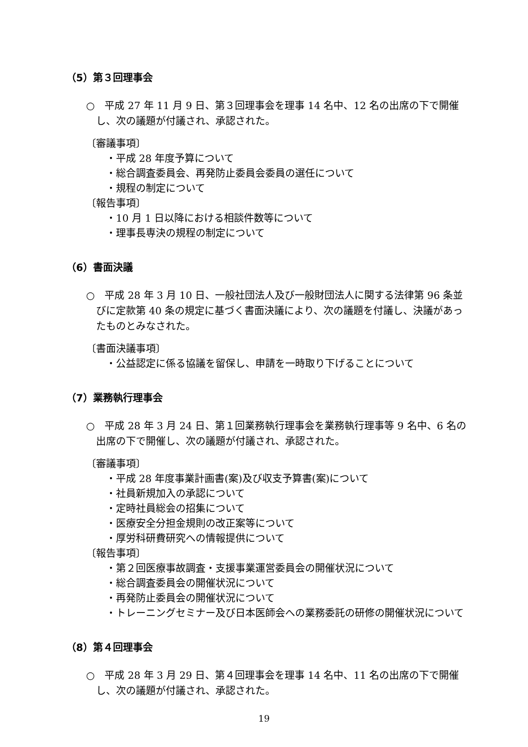（5）第３回理事会
○　平成 27 年 11 月 9 日、第３回理事会を理事 14 名中、12 名の出席の下で開催し、次の議題が付議され、承認された。
〔審議事項〕
・平成 28 年度予算について
・総合調査委員会、再発防止委員会委員の選任について
・規程の制定について
〔報告事項〕
・10 月 1 日以降における相談件数等について
・理事長専決の規程の制定について
（6）書面決議
○　平成 28 年 3 月 10 日、一般社団法人及び一般財団法人に関する法律第 96 条並びに定款第 40 条の規定に基づく書面決議により、次の議題を付議し、決議があったものとみなされた。
〔書面決議事項〕
・公益認定に係る協議を留保し、申請を一時取り下げることについて
（7）業務執行理事会
○　平成 28 年 3 月 24 日、第１回業務執行理事会を業務執行理事等 9 名中、6 名の出席の下で開催し、次の議題が付議され、承認された。
〔審議事項〕
・平成 28 年度事業計画書(案)及び収支予算書(案)について
・社員新規加入の承認について
・定時社員総会の招集について
・医療安全分担金規則の改正案等について
・厚労科研費研究への情報提供について
〔報告事項〕
・第２回医療事故調査・支援事業運営委員会の開催状況について
・総合調査委員会の開催状況について
・再発防止委員会の開催状況について
・トレーニングセミナー及び日本医師会への業務委託の研修の開催状況について
（8）第４回理事会
○　平成 28 年 3 月 29 日、第４回理事会を理事 14 名中、11 名の出席の下で開催し、次の議題が付議され、承認された。
19